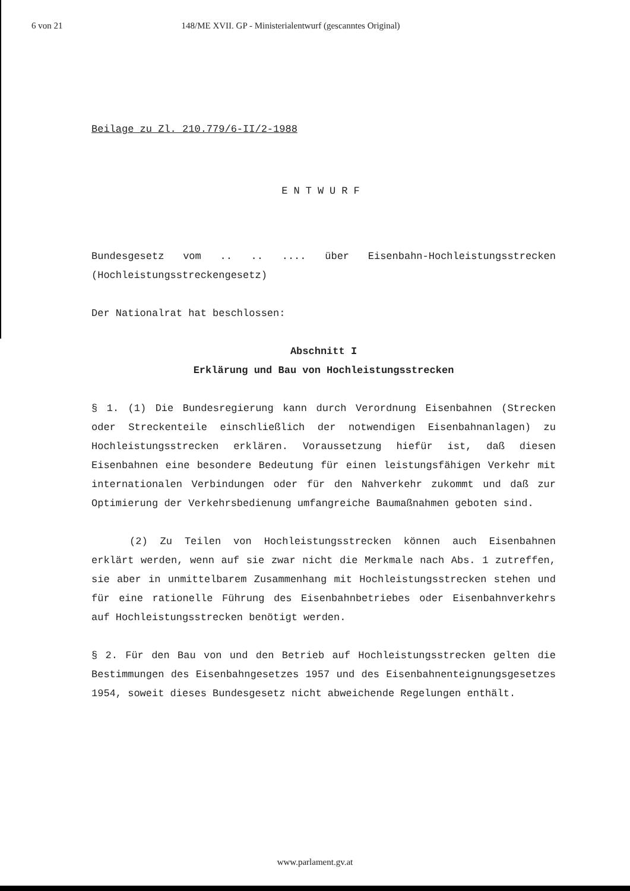6 von 21 148/ME XVII. GP - Ministerialentwurf (gescanntes Original)
Beilage zu Zl. 210.779/6-II/2-1988
ENTWURF
Bundesgesetz vom .. .. .... über Eisenbahn-Hochleistungsstrecken (Hochleistungsstreckengesetz)
Der Nationalrat hat beschlossen:
Abschnitt I
Erklärung und Bau von Hochleistungsstrecken
§ 1. (1) Die Bundesregierung kann durch Verordnung Eisenbahnen (Strecken oder Streckenteile einschließlich der notwendigen Eisenbahnanlagen) zu Hochleistungsstrecken erklären. Voraussetzung hiefür ist, daß diesen Eisenbahnen eine besondere Bedeutung für einen leistungsfähigen Verkehr mit internationalen Verbindungen oder für den Nahverkehr zukommt und daß zur Optimierung der Verkehrsbedienung umfangreiche Baumaßnahmen geboten sind.
(2) Zu Teilen von Hochleistungsstrecken können auch Eisenbahnen erklärt werden, wenn auf sie zwar nicht die Merkmale nach Abs. 1 zutreffen, sie aber in unmittelbarem Zusammenhang mit Hochleistungsstrecken stehen und für eine rationelle Führung des Eisenbahnbetriebes oder Eisenbahnverkehrs auf Hochleistungsstrecken benötigt werden.
§ 2. Für den Bau von und den Betrieb auf Hochleistungsstrecken gelten die Bestimmungen des Eisenbahngesetzes 1957 und des Eisenbahnenteignungsgesetzes 1954, soweit dieses Bundesgesetz nicht abweichende Regelungen enthält.
www.parlament.gv.at